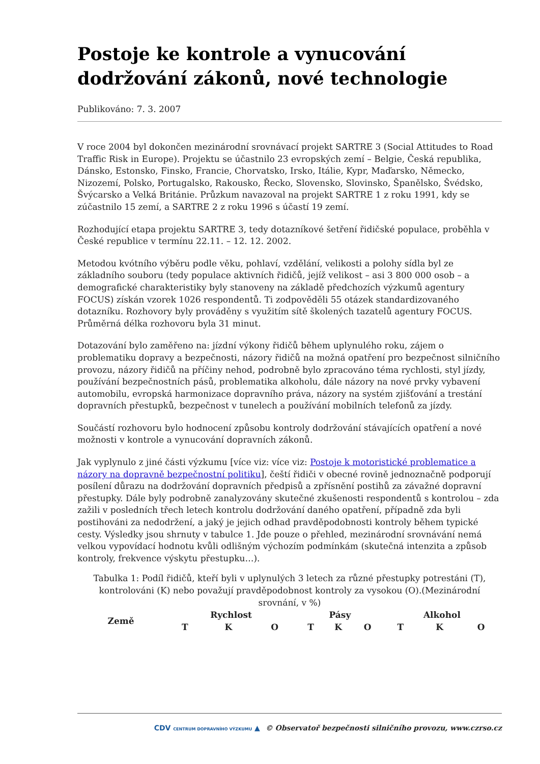Postoje ke kontrole a vynucování dodržování zákonů, nové technologie
Publikováno: 7. 3. 2007
V roce 2004 byl dokončen mezinárodní srovnávací projekt SARTRE 3 (Social Attitudes to Road Traffic Risk in Europe). Projektu se účastnilo 23 evropských zemí – Belgie, Česká republika, Dánsko, Estonsko, Finsko, Francie, Chorvatsko, Irsko, Itálie, Kypr, Maďarsko, Německo, Nizozemí, Polsko, Portugalsko, Rakousko, Řecko, Slovensko, Slovinsko, Španělsko, Švédsko, Švýcarsko a Velká Británie. Průzkum navazoval na projekt SARTRE 1 z roku 1991, kdy se zúčastnilo 15 zemí, a SARTRE 2 z roku 1996 s účastí 19 zemí.
Rozhodující etapa projektu SARTRE 3, tedy dotazníkové šetření řidičské populace, proběhla v České republice v termínu 22.11. – 12. 12. 2002.
Metodou kvótního výběru podle věku, pohlaví, vzdělání, velikosti a polohy sídla byl ze základního souboru (tedy populace aktivních řidičů, jejíž velikost – asi 3 800 000 osob – a demografické charakteristiky byly stanoveny na základě předchozích výzkumů agentury FOCUS) získán vzorek 1026 respondentů. Ti zodpověděli 55 otázek standardizovaného dotazníku. Rozhovory byly prováděny s využitím sítě školených tazatelů agentury FOCUS. Průměrná délka rozhovoru byla 31 minut.
Dotazování bylo zaměřeno na: jízdní výkony řidičů během uplynulého roku, zájem o problematiku dopravy a bezpečnosti, názory řidičů na možná opatření pro bezpečnost silničního provozu, názory řidičů na příčiny nehod, podrobně bylo zpracováno téma rychlosti, styl jízdy, používání bezpečnostních pásů, problematika alkoholu, dále názory na nové prvky vybavení automobilu, evropská harmonizace dopravního práva, názory na systém zjišťování a trestání dopravních přestupků, bezpečnost v tunelech a používání mobilních telefonů za jízdy.
Součástí rozhovoru bylo hodnocení způsobu kontroly dodržování stávajících opatření a nové možnosti v kontrole a vynucování dopravních zákonů.
Jak vyplynulo z jiné části výzkumu [více viz: více viz: Postoje k motoristické problematice a názory na dopravně bezpečnostní politiku], čeští řidiči v obecné rovině jednoznačně podporují posílení důrazu na dodržování dopravních předpisů a zpřísnění postihů za závažné dopravní přestupky. Dále byly podrobně zanalyzovány skutečné zkušenosti respondentů s kontrolou – zda zažili v posledních třech letech kontrolu dodržování daného opatření, případně zda byli postihováni za nedodržení, a jaký je jejich odhad pravděpodobnosti kontroly během typické cesty. Výsledky jsou shrnuty v tabulce 1. Jde pouze o přehled, mezinárodní srovnávání nemá velkou vypovídací hodnotu kvůli odlišným výchozím podmínkám (skutečná intenzita a způsob kontroly, frekvence výskytu přestupku…).
Tabulka 1: Podíl řidičů, kteří byli v uplynulých 3 letech za různé přestupky potrestáni (T), kontrolováni (K) nebo považují pravděpodobnost kontroly za vysokou (O).(Mezinárodní srovnání, v %)
| Země | Rychlost | | | Pásy | | | Alkohol | | |
| --- | --- | --- | --- | --- | --- | --- | --- | --- | --- |
| | T | K | O | T | K | O | T | K | O |
CDV CENTRUM DOPRAVNÍHO VÝZKUMU ▲ © Observatoř bezpečnosti silničního provozu, www.czrso.cz